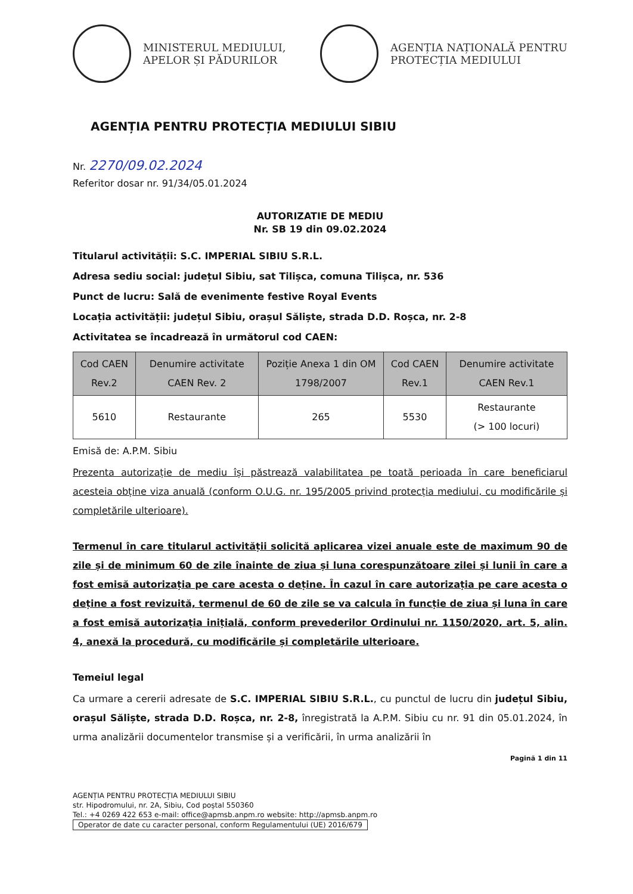MINISTERUL MEDIULUI,
APELOR ȘI PĂDURILOR
AGENȚIA NAȚIONALĂ PENTRU
PROTECȚIA MEDIULUI
AGENȚIA PENTRU PROTECȚIA MEDIULUI SIBIU
Nr. 2270/09.02.2024
Referitor dosar nr. 91/34/05.01.2024
AUTORIZATIE DE MEDIU
Nr. SB 19 din 09.02.2024
Titularul activității: S.C. IMPERIAL SIBIU S.R.L.
Adresa sediu social: județul Sibiu, sat Tilișca, comuna Tilișca, nr. 536
Punct de lucru: Sală de evenimente festive Royal Events
Locația activității: județul Sibiu, orașul Săliște, strada D.D. Roșca, nr. 2-8
Activitatea se încadrează în următorul cod CAEN:
| Cod CAEN Rev.2 | Denumire activitate CAEN Rev. 2 | Poziție Anexa 1 din OM 1798/2007 | Cod CAEN Rev.1 | Denumire activitate CAEN Rev.1 |
| --- | --- | --- | --- | --- |
| 5610 | Restaurante | 265 | 5530 | Restaurante (> 100 locuri) |
Emisă de: A.P.M. Sibiu
Prezenta autorizație de mediu își păstrează valabilitatea pe toată perioada în care beneficiarul acesteia obține viza anuală (conform O.U.G. nr. 195/2005 privind protecția mediului, cu modificările și completările ulterioare).
Termenul în care titularul activității solicită aplicarea vizei anuale este de maximum 90 de zile și de minimum 60 de zile înainte de ziua și luna corespunzătoare zilei și lunii în care a fost emisă autorizația pe care acesta o deține. În cazul în care autorizația pe care acesta o deține a fost revizuită, termenul de 60 de zile se va calcula în funcție de ziua și luna în care a fost emisă autorizația inițială, conform prevederilor Ordinului nr. 1150/2020, art. 5, alin. 4, anexă la procedură, cu modificările și completările ulterioare.
Temeiul legal
Ca urmare a cererii adresate de S.C. IMPERIAL SIBIU S.R.L., cu punctul de lucru din județul Sibiu, orașul Săliște, strada D.D. Roșca, nr. 2-8, înregistrată la A.P.M. Sibiu cu nr. 91 din 05.01.2024, în urma analizării documentelor transmise și a verificării, în urma analizării în
Pagină 1 din 11
AGENȚIA PENTRU PROTECȚIA MEDIULUI SIBIU
str. Hipodromului, nr. 2A, Sibiu, Cod poștal 550360
Tel.: +4 0269 422 653 e-mail: office@apmsb.anpm.ro website: http://apmsb.anpm.ro
Operator de date cu caracter personal, conform Regulamentului (UE) 2016/679